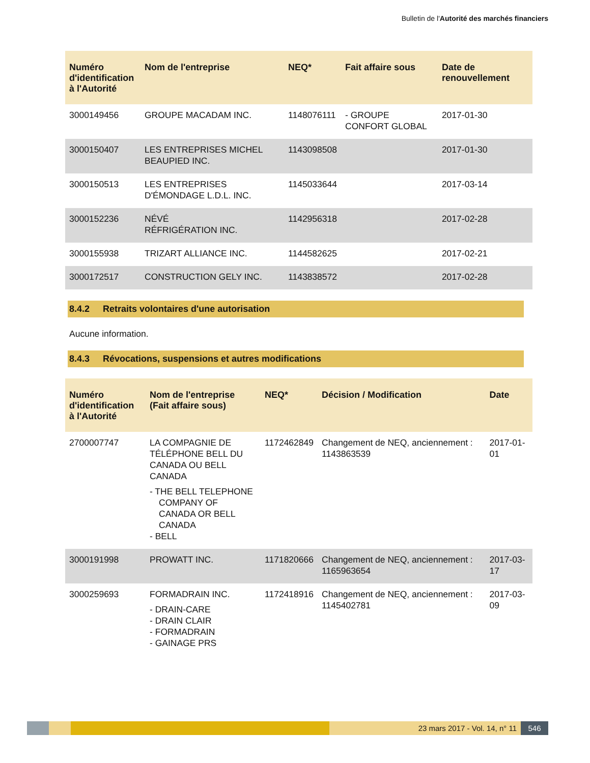Bulletin de l'Autorité des marchés financiers
| Numéro d'identification à l'Autorité | Nom de l'entreprise | NEQ* | Fait affaire sous | Date de renouvellement |
| --- | --- | --- | --- | --- |
| 3000149456 | GROUPE MACADAM INC. | 1148076111 | - GROUPE CONFORT GLOBAL | 2017-01-30 |
| 3000150407 | LES ENTREPRISES MICHEL BEAUPIED INC. | 1143098508 | | 2017-01-30 |
| 3000150513 | LES ENTREPRISES D'ÉMONDAGE L.D.L. INC. | 1145033644 | | 2017-03-14 |
| 3000152236 | NÉVÉ RÉFRIGÉRATION INC. | 1142956318 | | 2017-02-28 |
| 3000155938 | TRIZART ALLIANCE INC. | 1144582625 | | 2017-02-21 |
| 3000172517 | CONSTRUCTION GELY INC. | 1143838572 | | 2017-02-28 |
8.4.2 Retraits volontaires d'une autorisation
Aucune information.
8.4.3 Révocations, suspensions et autres modifications
| Numéro d'identification à l'Autorité | Nom de l'entreprise (Fait affaire sous) | NEQ* | Décision / Modification | Date |
| --- | --- | --- | --- | --- |
| 2700007747 | LA COMPAGNIE DE TÉLÉPHONE BELL DU CANADA OU BELL CANADA - THE BELL TELEPHONE COMPANY OF CANADA OR BELL CANADA - BELL | 1172462849 | Changement de NEQ, anciennement : 1143863539 | 2017-01-01 |
| 3000191998 | PROWATT INC. | 1171820666 | Changement de NEQ, anciennement : 1165963654 | 2017-03-17 |
| 3000259693 | FORMADRAIN INC. - DRAIN-CARE - DRAIN CLAIR - FORMADRAIN - GAINAGE PRS | 1172418916 | Changement de NEQ, anciennement : 1145402781 | 2017-03-09 |
23 mars 2017 - Vol. 14, n° 11 546